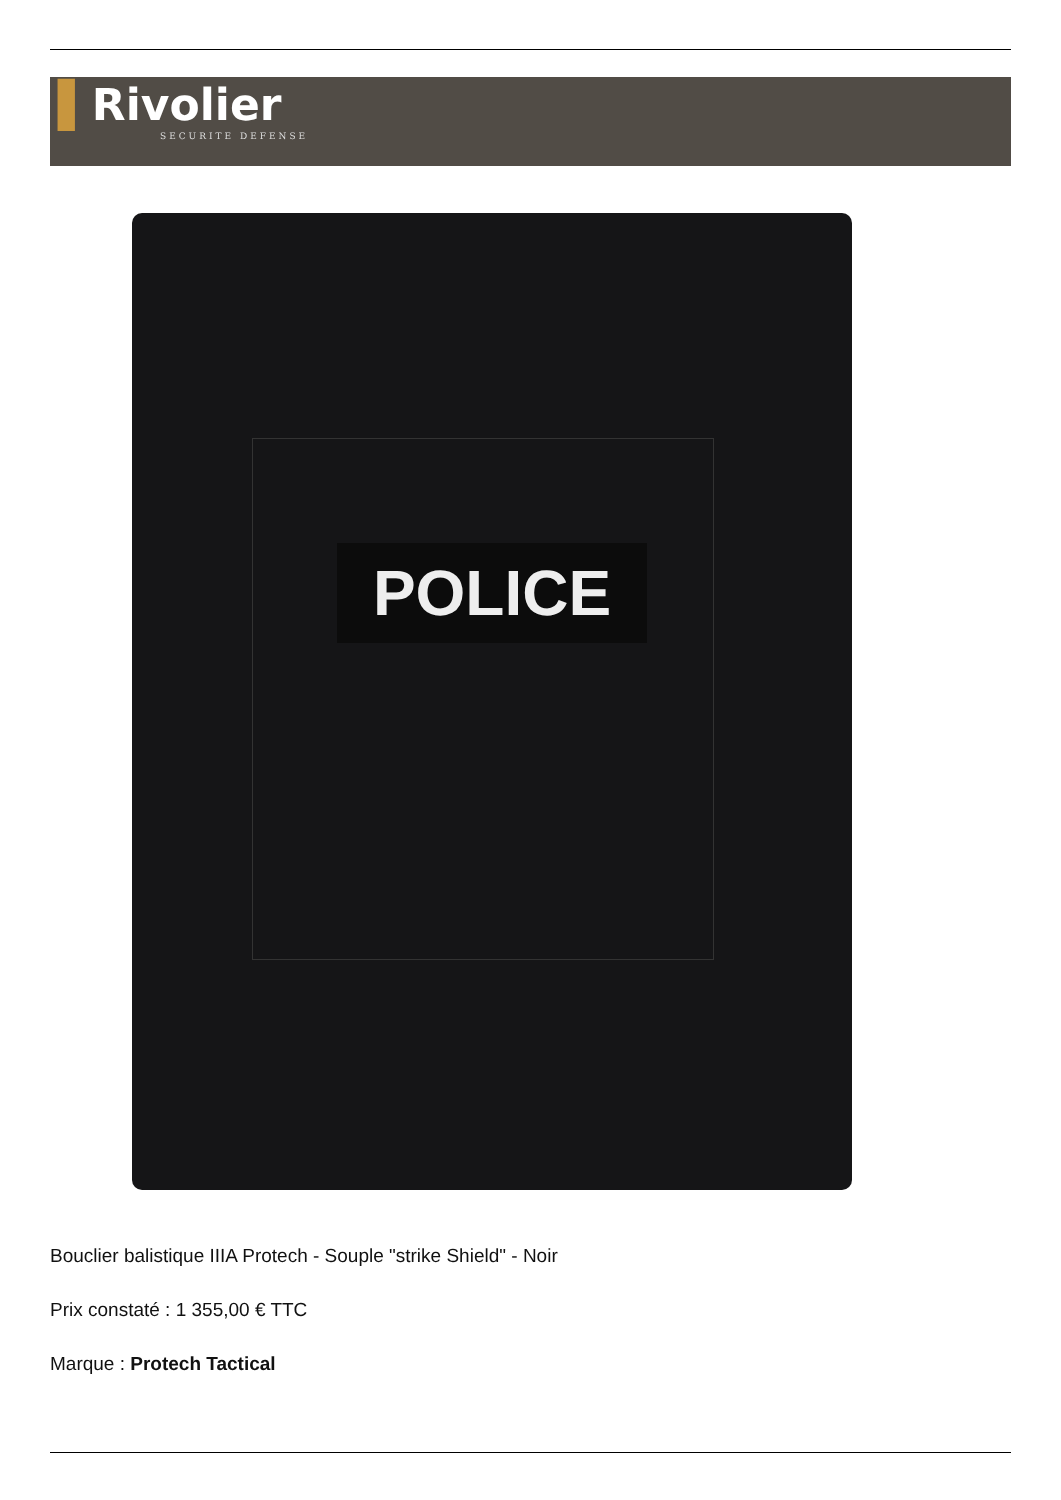▌Rivolier
SECURITE DEFENSE
POLICE
Bouclier balistique IIIA Protech - Souple "strike Shield" - Noir
Prix constaté : 1 355,00 € TTC
Marque : Protech Tactical